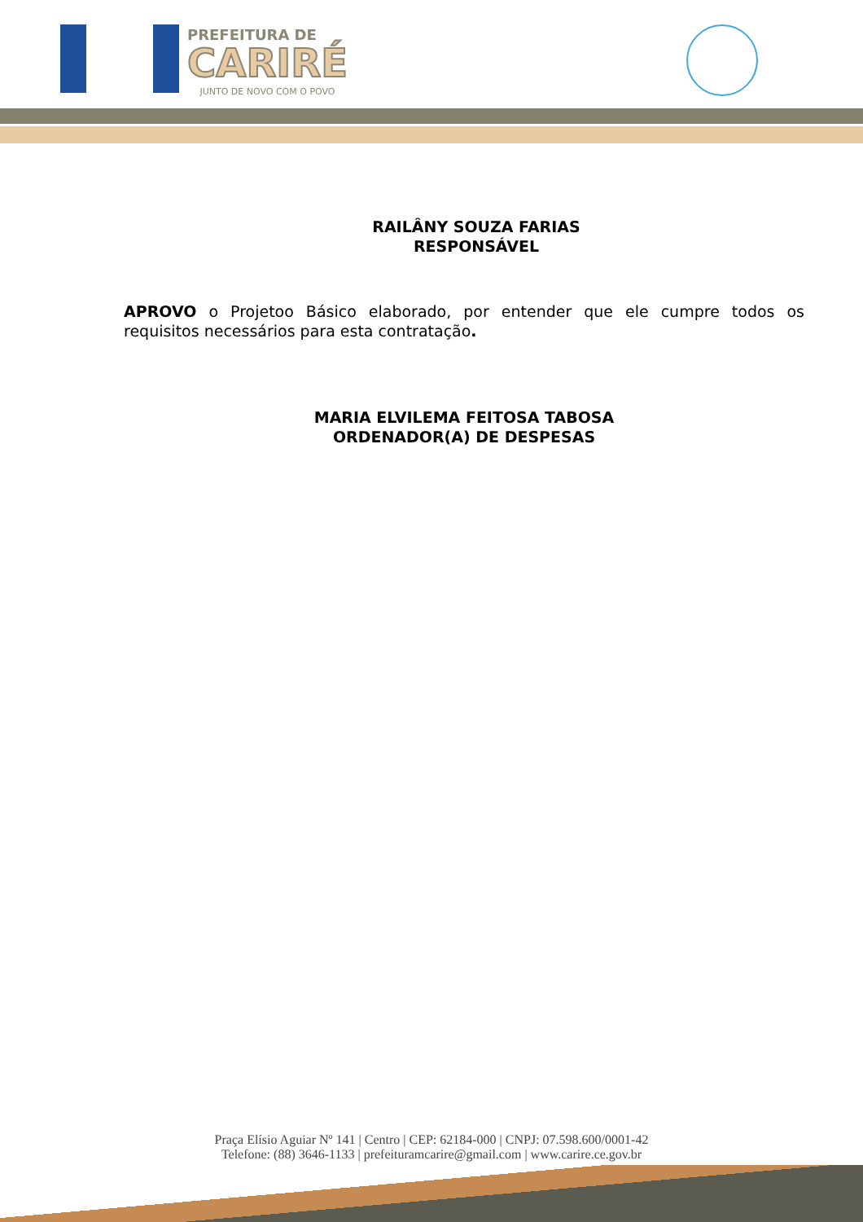PREFEITURA DE
CARIRÉ
JUNTO DE NOVO COM O POVO
RAILÂNY SOUZA FARIAS
RESPONSÁVEL
APROVO o Projetoo Básico elaborado, por entender que ele cumpre todos os requisitos necessários para esta contratação.
MARIA ELVILEMA FEITOSA TABOSA
ORDENADOR(A) DE DESPESAS
Praça Elísio Aguiar Nº 141 | Centro | CEP: 62184-000 | CNPJ: 07.598.600/0001-42
Telefone: (88) 3646-1133 | prefeituramcarire@gmail.com | www.carire.ce.gov.br